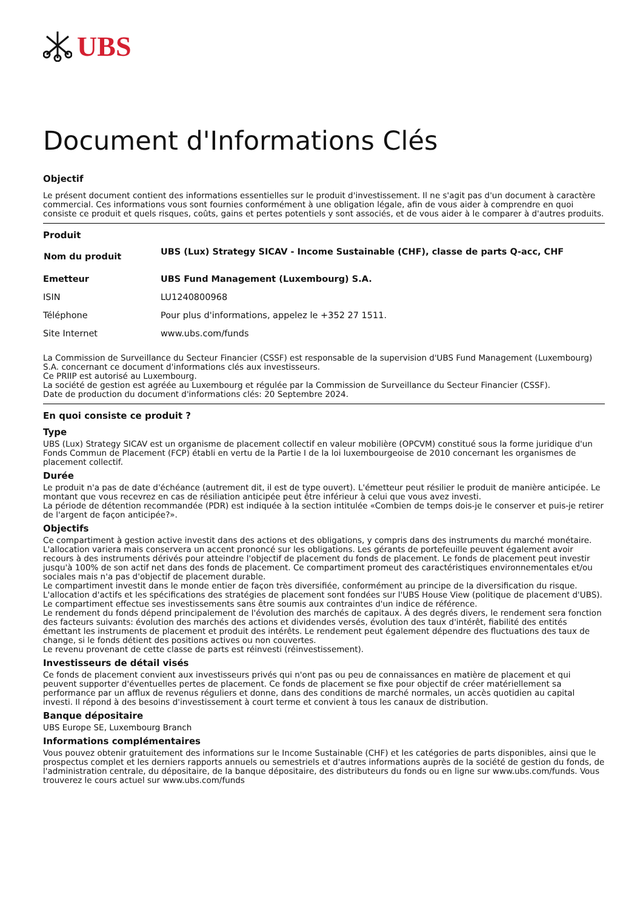UBS
Document d'Informations Clés
Objectif
Le présent document contient des informations essentielles sur le produit d'investissement. Il ne s'agit pas d'un document à caractère commercial. Ces informations vous sont fournies conformément à une obligation légale, afin de vous aider à comprendre en quoi consiste ce produit et quels risques, coûts, gains et pertes potentiels y sont associés, et de vous aider à le comparer à d'autres produits.
Produit
| Nom du produit | UBS (Lux) Strategy SICAV - Income Sustainable (CHF), classe de parts Q-acc, CHF |
| Emetteur | UBS Fund Management (Luxembourg) S.A. |
| ISIN | LU1240800968 |
| Téléphone | Pour plus d'informations, appelez le +352 27 1511. |
| Site Internet | www.ubs.com/funds |
La Commission de Surveillance du Secteur Financier (CSSF) est responsable de la supervision d'UBS Fund Management (Luxembourg) S.A. concernant ce document d'informations clés aux investisseurs.
Ce PRIIP est autorisé au Luxembourg.
La société de gestion est agréée au Luxembourg et régulée par la Commission de Surveillance du Secteur Financier (CSSF).
Date de production du document d'informations clés: 20 Septembre 2024.
En quoi consiste ce produit ?
Type
UBS (Lux) Strategy SICAV est un organisme de placement collectif en valeur mobilière (OPCVM) constitué sous la forme juridique d'un Fonds Commun de Placement (FCP) établi en vertu de la Partie I de la loi luxembourgeoise de 2010 concernant les organismes de placement collectif.
Durée
Le produit n'a pas de date d'échéance (autrement dit, il est de type ouvert). L'émetteur peut résilier le produit de manière anticipée. Le montant que vous recevrez en cas de résiliation anticipée peut être inférieur à celui que vous avez investi.
La période de détention recommandée (PDR) est indiquée à la section intitulée «Combien de temps dois-je le conserver et puis-je retirer de l'argent de façon anticipée?».
Objectifs
Ce compartiment à gestion active investit dans des actions et des obligations, y compris dans des instruments du marché monétaire. L'allocation variera mais conservera un accent prononcé sur les obligations. Les gérants de portefeuille peuvent également avoir recours à des instruments dérivés pour atteindre l'objectif de placement du fonds de placement. Le fonds de placement peut investir jusqu'à 100% de son actif net dans des fonds de placement. Ce compartiment promeut des caractéristiques environnementales et/ou sociales mais n'a pas d'objectif de placement durable.
Le compartiment investit dans le monde entier de façon très diversifiée, conformément au principe de la diversification du risque. L'allocation d'actifs et les spécifications des stratégies de placement sont fondées sur l'UBS House View (politique de placement d'UBS).
Le compartiment effectue ses investissements sans être soumis aux contraintes d'un indice de référence.
Le rendement du fonds dépend principalement de l'évolution des marchés de capitaux. À des degrés divers, le rendement sera fonction des facteurs suivants: évolution des marchés des actions et dividendes versés, évolution des taux d'intérêt, fiabilité des entités émettant les instruments de placement et produit des intérêts. Le rendement peut également dépendre des fluctuations des taux de change, si le fonds détient des positions actives ou non couvertes.
Le revenu provenant de cette classe de parts est réinvesti (réinvestissement).
Investisseurs de détail visés
Ce fonds de placement convient aux investisseurs privés qui n'ont pas ou peu de connaissances en matière de placement et qui peuvent supporter d'éventuelles pertes de placement. Ce fonds de placement se fixe pour objectif de créer matériellement sa performance par un afflux de revenus réguliers et donne, dans des conditions de marché normales, un accès quotidien au capital investi. Il répond à des besoins d'investissement à court terme et convient à tous les canaux de distribution.
Banque dépositaire
UBS Europe SE, Luxembourg Branch
Informations complémentaires
Vous pouvez obtenir gratuitement des informations sur le Income Sustainable (CHF) et les catégories de parts disponibles, ainsi que le prospectus complet et les derniers rapports annuels ou semestriels et d'autres informations auprès de la société de gestion du fonds, de l'administration centrale, du dépositaire, de la banque dépositaire, des distributeurs du fonds ou en ligne sur www.ubs.com/funds. Vous trouverez le cours actuel sur www.ubs.com/funds